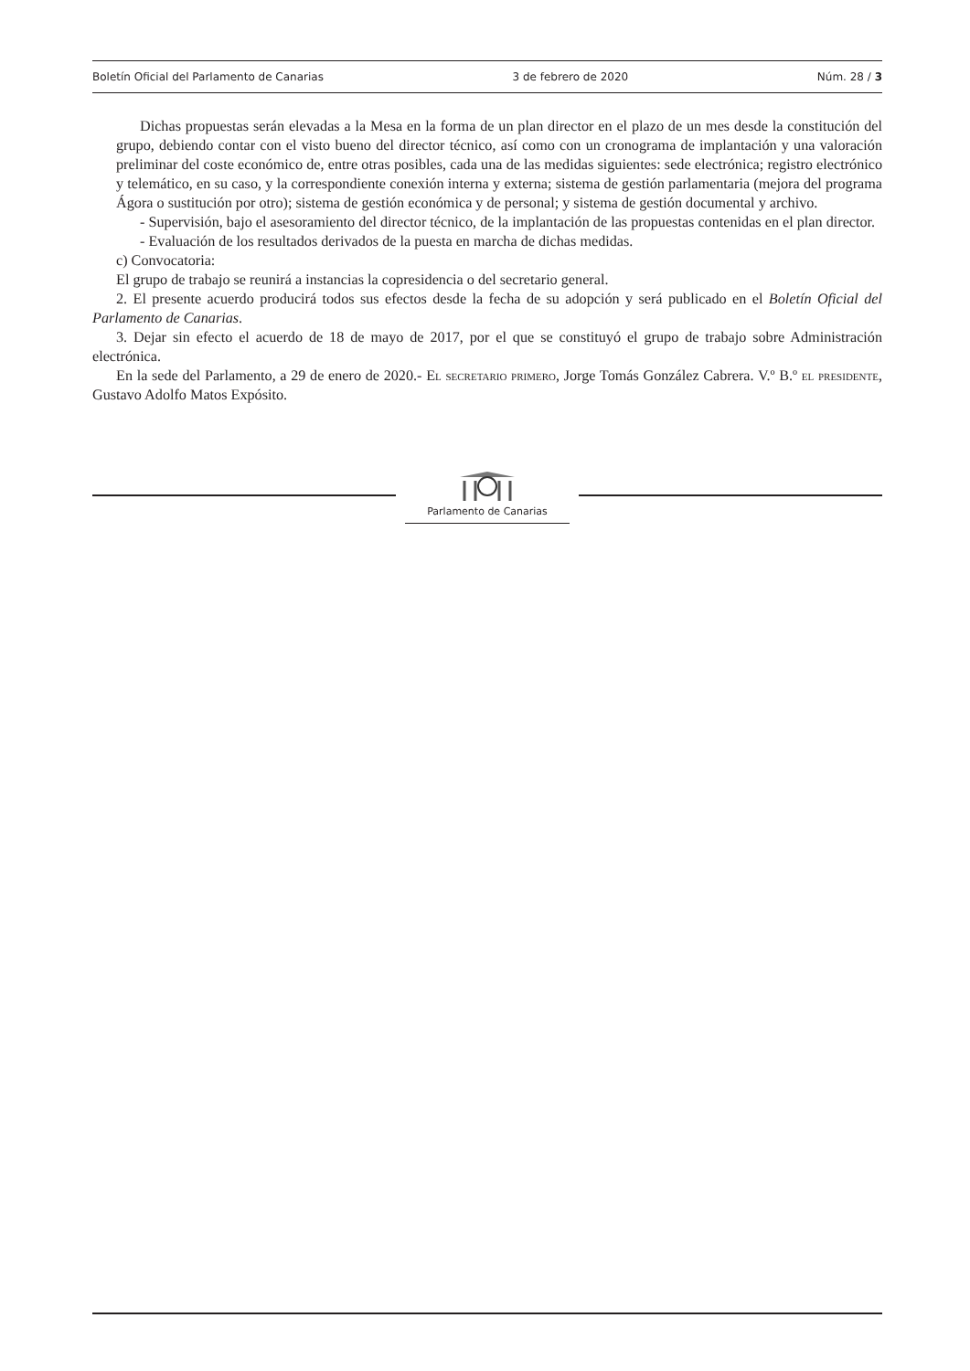Boletín Oficial del Parlamento de Canarias 3 de febrero de 2020 Núm. 28 / 3
Dichas propuestas serán elevadas a la Mesa en la forma de un plan director en el plazo de un mes desde la constitución del grupo, debiendo contar con el visto bueno del director técnico, así como con un cronograma de implantación y una valoración preliminar del coste económico de, entre otras posibles, cada una de las medidas siguientes: sede electrónica; registro electrónico y telemático, en su caso, y la correspondiente conexión interna y externa; sistema de gestión parlamentaria (mejora del programa Ágora o sustitución por otro); sistema de gestión económica y de personal; y sistema de gestión documental y archivo.
- Supervisión, bajo el asesoramiento del director técnico, de la implantación de las propuestas contenidas en el plan director.
- Evaluación de los resultados derivados de la puesta en marcha de dichas medidas.
c) Convocatoria:
El grupo de trabajo se reunirá a instancias la copresidencia o del secretario general.
2. El presente acuerdo producirá todos sus efectos desde la fecha de su adopción y será publicado en el Boletín Oficial del Parlamento de Canarias.
3. Dejar sin efecto el acuerdo de 18 de mayo de 2017, por el que se constituyó el grupo de trabajo sobre Administración electrónica.
En la sede del Parlamento, a 29 de enero de 2020.- El secretario primero, Jorge Tomás González Cabrera. V.º B.º el presidente, Gustavo Adolfo Matos Expósito.
Parlamento de Canarias